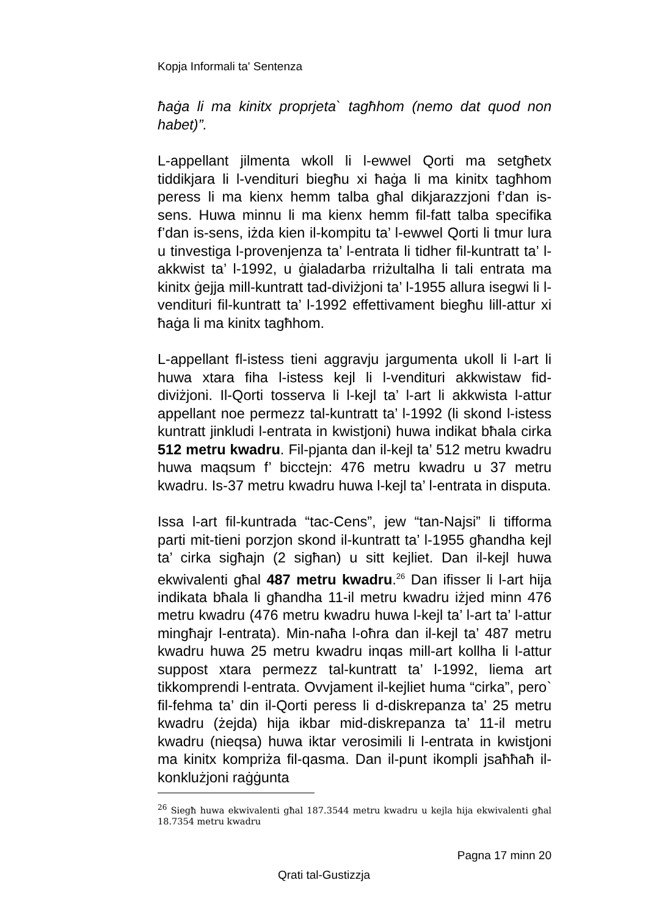Kopja Informali ta' Sentenza
ħaġa li ma kinitx proprjeta` tagħhom (nemo dat quod non habet)”.
L-appellant jilmenta wkoll li l-ewwel Qorti ma setgħetx tiddikjara li l-vendituri biegħu xi ħaġa li ma kinitx tagħhom peress li ma kienx hemm talba għal dikjarazzjoni f’dan is-sens. Huwa minnu li ma kienx hemm fil-fatt talba specifika f’dan is-sens, iżda kien il-kompitu ta’ l-ewwel Qorti li tmur lura u tinvestiga l-provenjenza ta’ l-entrata li tidher fil-kuntratt ta’ l-akkwist ta’ l-1992, u ġialadarba rriżultalha li tali entrata ma kinitx ġejja mill-kuntratt tad-diviżjoni ta’ l-1955 allura isegwi li l-vendituri fil-kuntratt ta’ l-1992 effettivament biegħu lill-attur xi ħaġa li ma kinitx tagħhom.
L-appellant fl-istess tieni aggravju jargumenta ukoll li l-art li huwa xtara fiha l-istess kejl li l-vendituri akkwistaw fid-diviżjoni. Il-Qorti tosserva li l-kejl ta’ l-art li akkwista l-attur appellant noe permezz tal-kuntratt ta’ l-1992 (li skond l-istess kuntratt jinkludi l-entrata in kwistjoni) huwa indikat bħala cirka 512 metru kwadru. Fil-pjanta dan il-kejl ta’ 512 metru kwadru huwa maqsum f’ bicctejn: 476 metru kwadru u 37 metru kwadru. Is-37 metru kwadru huwa l-kejl ta’ l-entrata in disputa.
Issa l-art fil-kuntrada “tac-Cens”, jew “tan-Najsi” li tifforma parti mit-tieni porzjon skond il-kuntratt ta’ l-1955 għandha kejl ta’ cirka sigħajn (2 sigħan) u sitt kejliet. Dan il-kejl huwa ekwivalenti għal 487 metru kwadru.<sup>26</sup> Dan ifisser li l-art hija indikata bħala li għandha 11-il metru kwadru iżjed minn 476 metru kwadru (476 metru kwadru huwa l-kejl ta’ l-art ta’ l-attur mingħajr l-entrata). Min-naħa l-oħra dan il-kejl ta’ 487 metru kwadru huwa 25 metru kwadru inqas mill-art kollha li l-attur suppost xtara permezz tal-kuntratt ta’ l-1992, liema art tikkomprendi l-entrata. Ovvjament il-kejliet huma “cirka”, pero` fil-fehma ta’ din il-Qorti peress li d-diskrepanza ta’ 25 metru kwadru (żejda) hija ikbar mid-diskrepanza ta’ 11-il metru kwadru (nieqsa) huwa iktar verosimili li l-entrata in kwistjoni ma kinitx kompriża fil-qasma. Dan il-punt ikompli jsaħħaħ il-konklużjoni raġġunta
<sup>26</sup> Siegħ huwa ekwivalenti għal 187.3544 metru kwadru u kejla hija ekwivalenti għal 18.7354 metru kwadru
Pagna 17 minn 20
Qrati tal-Gustizzja